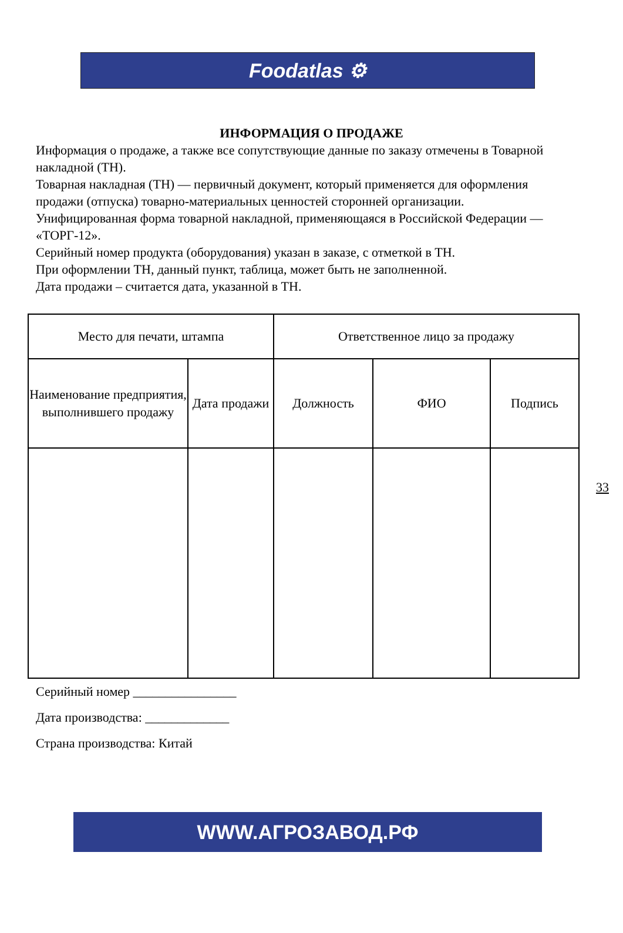Foodatlas ⚙
ИНФОРМАЦИЯ О ПРОДАЖЕ
Информация о продаже, а также все сопутствующие данные по заказу отмечены в Товарной накладной (ТН).
Товарная накладная (ТН) — первичный документ, который применяется для оформления продажи (отпуска) товарно-материальных ценностей сторонней организации. Унифицированная форма товарной накладной, применяющаяся в Российской Федерации — «ТОРГ-12».
Серийный номер продукта (оборудования) указан в заказе, с отметкой в ТН.
При оформлении ТН, данный пункт, таблица, может быть не заполненной.
Дата продажи – считается дата, указанной в ТН.
| Место для печати, штампа | | Ответственное лицо за продажу | | |
| Наименование предприятия, выполнившего продажу | Дата продажи | Должность | ФИО | Подпись |
33
Серийный номер ________________
Дата производства: _____________
Страна производства: Китай
WWW.АГРОЗАВОД.РФ